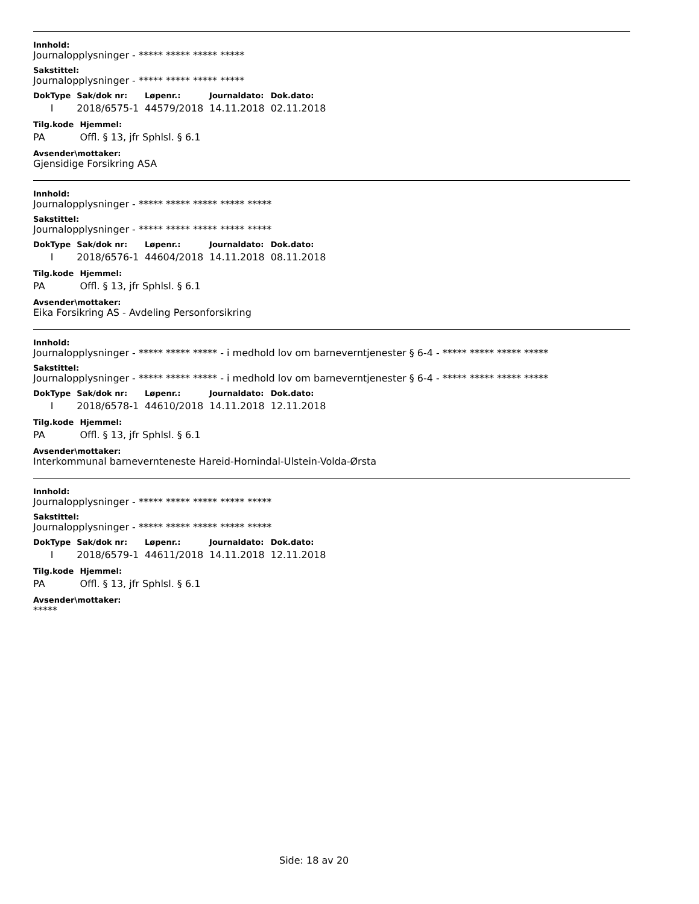Innhold:
Journalopplysninger - ***** ***** ***** *****
Sakstittel:
Journalopplysninger - ***** ***** ***** *****
| DokType | Sak/dok nr: | Løpenr.: | Journaldato: | Dok.dato: |
| --- | --- | --- | --- | --- |
| I | 2018/6575-1 | 44579/2018 | 14.11.2018 | 02.11.2018 |
| Tilg.kode | Hjemmel: |
| --- | --- |
| PA | Offl. § 13, jfr Sphlsl. § 6.1 |
Avsender\mottaker:
Gjensidige Forsikring ASA
Innhold:
Journalopplysninger - ***** ***** ***** ***** *****
Sakstittel:
Journalopplysninger - ***** ***** ***** ***** *****
| DokType | Sak/dok nr: | Løpenr.: | Journaldato: | Dok.dato: |
| --- | --- | --- | --- | --- |
| I | 2018/6576-1 | 44604/2018 | 14.11.2018 | 08.11.2018 |
| Tilg.kode | Hjemmel: |
| --- | --- |
| PA | Offl. § 13, jfr Sphlsl. § 6.1 |
Avsender\mottaker:
Eika Forsikring AS - Avdeling Personforsikring
Innhold:
Journalopplysninger - ***** ***** ***** - i medhold lov om barneverntjenester § 6-4 - ***** ***** ***** *****
Sakstittel:
Journalopplysninger - ***** ***** ***** - i medhold lov om barneverntjenester § 6-4 - ***** ***** ***** *****
| DokType | Sak/dok nr: | Løpenr.: | Journaldato: | Dok.dato: |
| --- | --- | --- | --- | --- |
| I | 2018/6578-1 | 44610/2018 | 14.11.2018 | 12.11.2018 |
| Tilg.kode | Hjemmel: |
| --- | --- |
| PA | Offl. § 13, jfr Sphlsl. § 6.1 |
Avsender\mottaker:
Interkommunal barnevernteneste Hareid-Hornindal-Ulstein-Volda-Ørsta
Innhold:
Journalopplysninger - ***** ***** ***** ***** *****
Sakstittel:
Journalopplysninger - ***** ***** ***** ***** *****
| DokType | Sak/dok nr: | Løpenr.: | Journaldato: | Dok.dato: |
| --- | --- | --- | --- | --- |
| I | 2018/6579-1 | 44611/2018 | 14.11.2018 | 12.11.2018 |
| Tilg.kode | Hjemmel: |
| --- | --- |
| PA | Offl. § 13, jfr Sphlsl. § 6.1 |
Avsender\mottaker:
*****
Side: 18 av 20